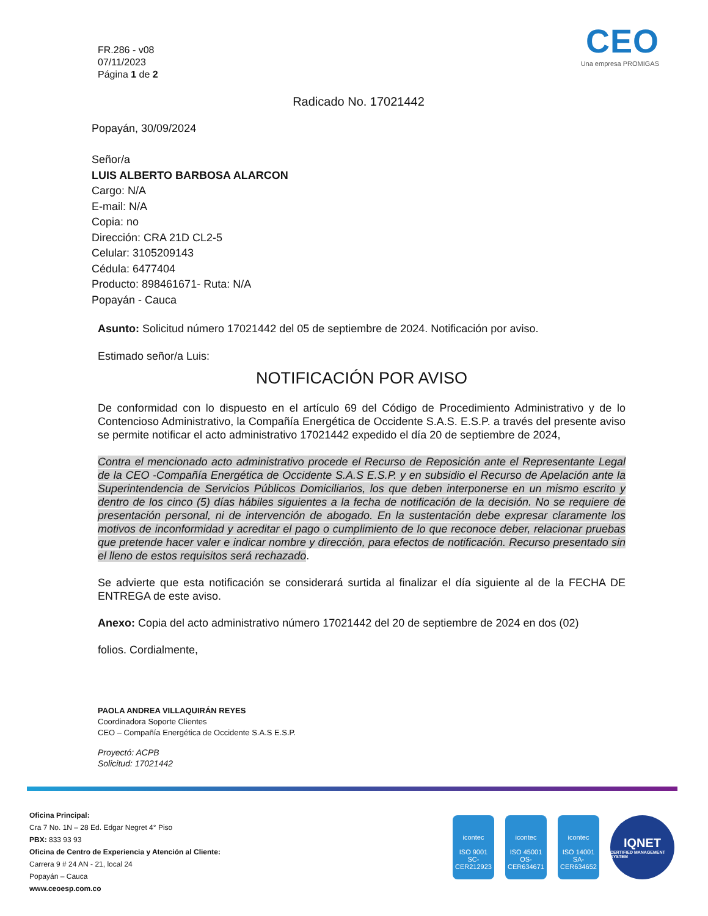FR.286 - v08
07/11/2023
Página 1 de 2
CEO
Una empresa PROMIGAS
Radicado No. 17021442
Popayán, 30/09/2024
Señor/a
LUIS ALBERTO BARBOSA ALARCON
Cargo: N/A
E-mail: N/A
Copia: no
Dirección: CRA 21D CL2-5
Celular: 3105209143
Cédula: 6477404
Producto: 898461671- Ruta: N/A
Popayán - Cauca
Asunto: Solicitud número 17021442 del 05 de septiembre de 2024. Notificación por aviso.
Estimado señor/a Luis:
NOTIFICACIÓN POR AVISO
De conformidad con lo dispuesto en el artículo 69 del Código de Procedimiento Administrativo y de lo Contencioso Administrativo, la Compañía Energética de Occidente S.A.S. E.S.P. a través del presente aviso se permite notificar el acto administrativo 17021442 expedido el día 20 de septiembre de 2024,
Contra el mencionado acto administrativo procede el Recurso de Reposición ante el Representante Legal de la CEO -Compañía Energética de Occidente S.A.S E.S.P. y en subsidio el Recurso de Apelación ante la Superintendencia de Servicios Públicos Domiciliarios, los que deben interponerse en un mismo escrito y dentro de los cinco (5) días hábiles siguientes a la fecha de notificación de la decisión. No se requiere de presentación personal, ni de intervención de abogado. En la sustentación debe expresar claramente los motivos de inconformidad y acreditar el pago o cumplimiento de lo que reconoce deber, relacionar pruebas que pretende hacer valer e indicar nombre y dirección, para efectos de notificación. Recurso presentado sin el lleno de estos requisitos será rechazado.
Se advierte que esta notificación se considerará surtida al finalizar el día siguiente al de la FECHA DE ENTREGA de este aviso.
Anexo: Copia del acto administrativo número 17021442 del 20 de septiembre de 2024 en dos (02)
folios. Cordialmente,
PAOLA ANDREA VILLAQUIRÁN REYES
Coordinadora Soporte Clientes
CEO – Compañía Energética de Occidente S.A.S E.S.P.
Proyectó: ACPB
Solicitud: 17021442
Oficina Principal:
Cra 7 No. 1N – 28 Ed. Edgar Negret 4° Piso
PBX: 833 93 93
Oficina de Centro de Experiencia y Atención al Cliente:
Carrera 9 # 24 AN - 21, local 24
Popayán – Cauca
www.ceoesp.com.co
icontec
ISO 9001
SC-CER212923
icontec
ISO 45001
OS-CER634671
icontec
ISO 14001
SA-CER634652
IQNET
CERTIFIED MANAGEMENT SYSTEM